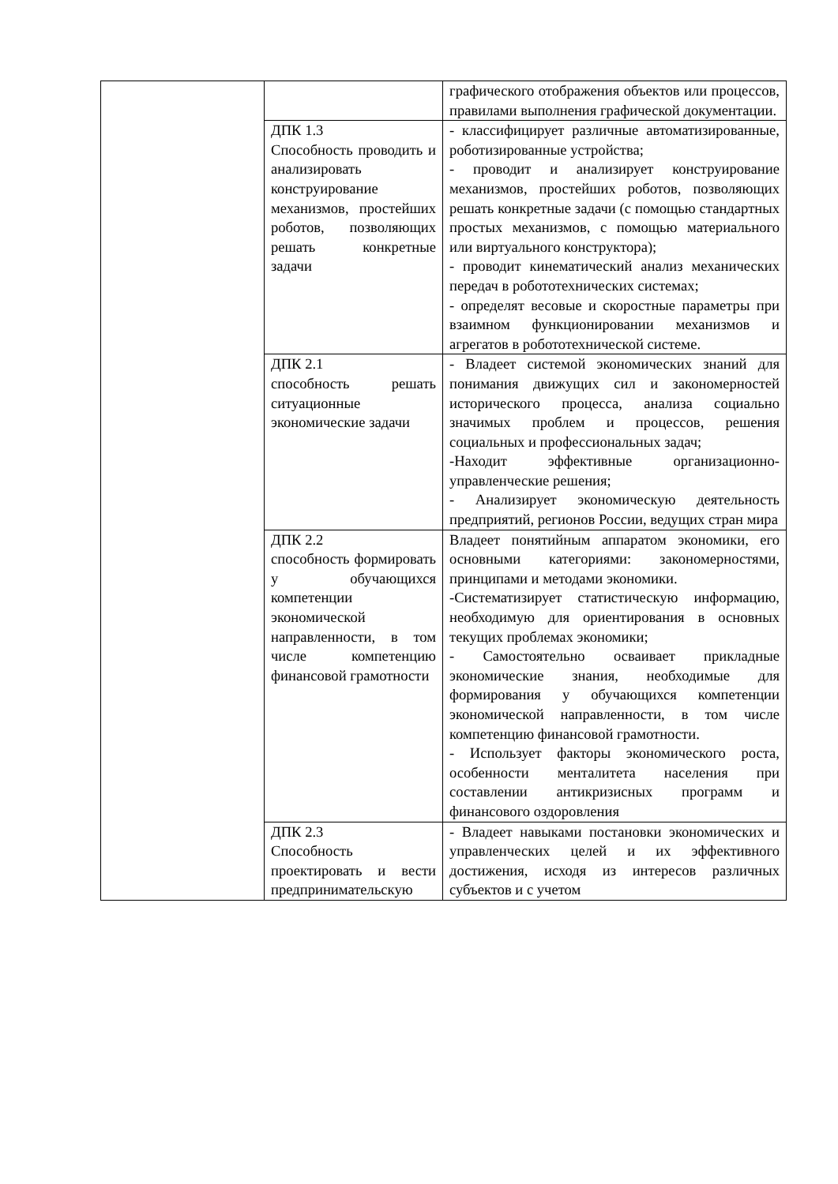| | | графического отображения объектов или процессов, правилами выполнения графической документации. |
| | ДПК 1.3 Способность проводить и анализировать конструирование механизмов, простейших роботов, позволяющих решать конкретные задачи | - классифицирует различные автоматизированные, роботизированные устройства; - проводит и анализирует конструирование механизмов, простейших роботов, позволяющих решать конкретные задачи (с помощью стандартных простых механизмов, с помощью материального или виртуального конструктора); - проводит кинематический анализ механических передач в робототехнических системах; - определят весовые и скоростные параметры при взаимном функционировании механизмов и агрегатов в робототехнической системе. |
| | ДПК 2.1 способность решать ситуационные экономические задачи | - Владеет системой экономических знаний для понимания движущих сил и закономерностей исторического процесса, анализа социально значимых проблем и процессов, решения социальных и профессиональных задач; -Находит эффективные организационно-управленческие решения; - Анализирует экономическую деятельность предприятий, регионов России, ведущих стран мира |
| | ДПК 2.2 способность формировать у обучающихся компетенции экономической направленности, в том числе компетенцию финансовой грамотности | Владеет понятийным аппаратом экономики, его основными категориями: закономерностями, принципами и методами экономики. -Систематизирует статистическую информацию, необходимую для ориентирования в основных текущих проблемах экономики; - Самостоятельно осваивает прикладные экономические знания, необходимые для формирования у обучающихся компетенции экономической направленности, в том числе компетенцию финансовой грамотности. - Использует факторы экономического роста, особенности менталитета населения при составлении антикризисных программ и финансового оздоровления |
| | ДПК 2.3 Способность проектировать и вести предпринимательскую | - Владеет навыками постановки экономических и управленческих целей и их эффективного достижения, исходя из интересов различных субъектов и с учетом |